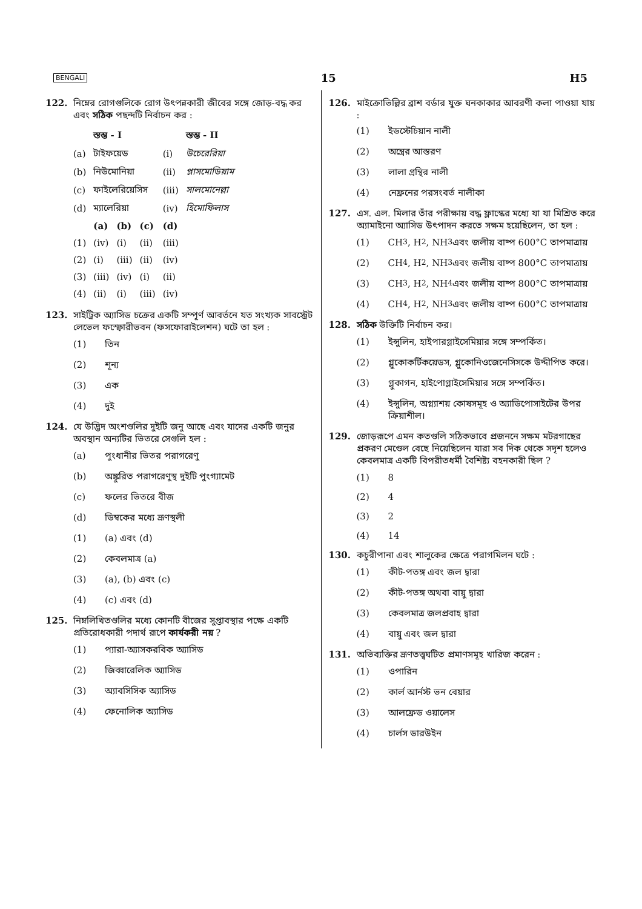BENGALI 15 H5
122. নিম্নের রোগগুলিকে রোগ উৎপন্নকারী জীবের সঙ্গে জোড়-বদ্ধ কর এবং সঠিক পছন্দটি নির্বাচন কর :
| | স্তম্ভ - I | | | | স্তম্ভ - II |
| --- | --- | --- | --- | --- | --- |
| (a) | টাইফয়েড | | | (i) | উচেরেরিয়া |
| (b) | নিউমোনিয়া | | | (ii) | প্লাসমোডিয়াম |
| (c) | ফাইলেরিয়েসিস | | | (iii) | সালমোনেল্লা |
| (d) | ম্যালেরিয়া | | | (iv) | হিমোফিলাস |
| | (a) | (b) | (c) | (d) | |
| (1) | (iv) | (i) | (ii) | (iii) | |
| (2) | (i) | (iii) | (ii) | (iv) | |
| (3) | (iii) | (iv) | (i) | (ii) | |
| (4) | (ii) | (i) | (iii) | (iv) | |
123. সাইট্রিক অ্যাসিড চক্রের একটি সম্পূর্ণ আবর্তনে যত সংখ্যক সাবস্ট্রেট লেভেল ফস্ফোরীভবন (ফসফোরাইলেশন) ঘটে তা হল :
(1) তিন
(2) শূন্য
(3) এক
(4) দুই
124. যে উদ্ভিদ অংশগুলির দুইটি জনু আছে এবং যাদের একটি জনুর অবস্থান অন্যটির ভিতরে সেগুলি হল :
(a) পুংধানীর ভিতর পরাগরেণু
(b) অঙ্কুরিত পরাগরেণুস্থ দুইটি পুংগ্যামেট
(c) ফলের ভিতরে বীজ
(d) ডিম্বকের মধ্যে ভ্রূণস্থলী
(1) (a) এবং (d)
(2) কেবলমাত্র (a)
(3) (a), (b) এবং (c)
(4) (c) এবং (d)
125. নিম্নলিখিতগুলির মধ্যে কোনটি বীজের সুপ্তাবস্থার পক্ষে একটি প্রতিরোধকারী পদার্থ রূপে কার্যকরী নয় ?
(1) প্যারা-অ্যাসকরবিক অ্যাসিড
(2) জিব্বারেলিক অ্যাসিড
(3) অ্যাবসিসিক অ্যাসিড
(4) ফেনোলিক অ্যাসিড
126. মাইক্রোভিল্লির ব্রাশ বর্ডার যুক্ত ঘনকাকার আবরণী কলা পাওয়া যায় :
(1) ইডস্টেচিয়ান নালী
(2) অন্ত্রের আস্তরণ
(3) লালা গ্রন্থির নালী
(4) নেফ্রনের পরসংবর্ত নালীকা
127. এস. এল. মিলার তাঁর পরীক্ষায় বদ্ধ ফ্লাস্কের মধ্যে যা যা মিশ্রিত করে অ্যামাইনো অ্যাসিড উৎপাদন করতে সক্ষম হয়েছিলেন, তা হল :
(1) CH<sub>3</sub>, H<sub>2</sub>, NH<sub>3</sub> এবং জলীয় বাষ্প 600°C তাপমাত্রায়
(2) CH<sub>4</sub>, H<sub>2</sub>, NH<sub>3</sub> এবং জলীয় বাষ্প 800°C তাপমাত্রায়
(3) CH<sub>3</sub>, H<sub>2</sub>, NH<sub>4</sub> এবং জলীয় বাষ্প 800°C তাপমাত্রায়
(4) CH<sub>4</sub>, H<sub>2</sub>, NH<sub>3</sub> এবং জলীয় বাষ্প 600°C তাপমাত্রায়
128. সঠিক উক্তিটি নির্বাচন কর।
(1) ইন্সুলিন, হাইপারগ্লাইসেমিয়ার সঙ্গে সম্পর্কিত।
(2) গ্লুকোকর্টিকয়েডস, গ্লুকোনিওজেনেসিসকে উদ্দীপিত করে।
(3) গ্লুকাগন, হাইপোগ্লাইসেমিয়ার সঙ্গে সম্পর্কিত।
(4) ইন্সুলিন, অগ্ন্যাশয় কোষসমূহ ও অ্যাডিপোসাইটের উপর ক্রিয়াশীল।
129. জোড়রূপে এমন কতগুলি সঠিকভাবে প্রজননে সক্ষম মটরগাছের প্রকরণ মেণ্ডেল বেছে নিয়েছিলেন যারা সব দিক থেকে সদৃশ হলেও কেবলমাত্র একটি বিপরীতধর্মী বৈশিষ্ট্য বহনকারী ছিল ?
(1) 8
(2) 4
(3) 2
(4) 14
130. কচুরীপানা এবং শালুকের ক্ষেত্রে পরাগমিলন ঘটে :
(1) কীট-পতঙ্গ এবং জল দ্বারা
(2) কীট-পতঙ্গ অথবা বায়ু দ্বারা
(3) কেবলমাত্র জলপ্রবাহ দ্বারা
(4) বায়ু এবং জল দ্বারা
131. অভিব্যক্তির ভ্রূণতত্ত্বঘটিত প্রমাণসমূহ খারিজ করেন :
(1) ওপারিন
(2) কার্ল আর্নস্ট ভন বেয়ার
(3) আলফ্রেড ওয়ালেস
(4) চার্লস ডারউইন